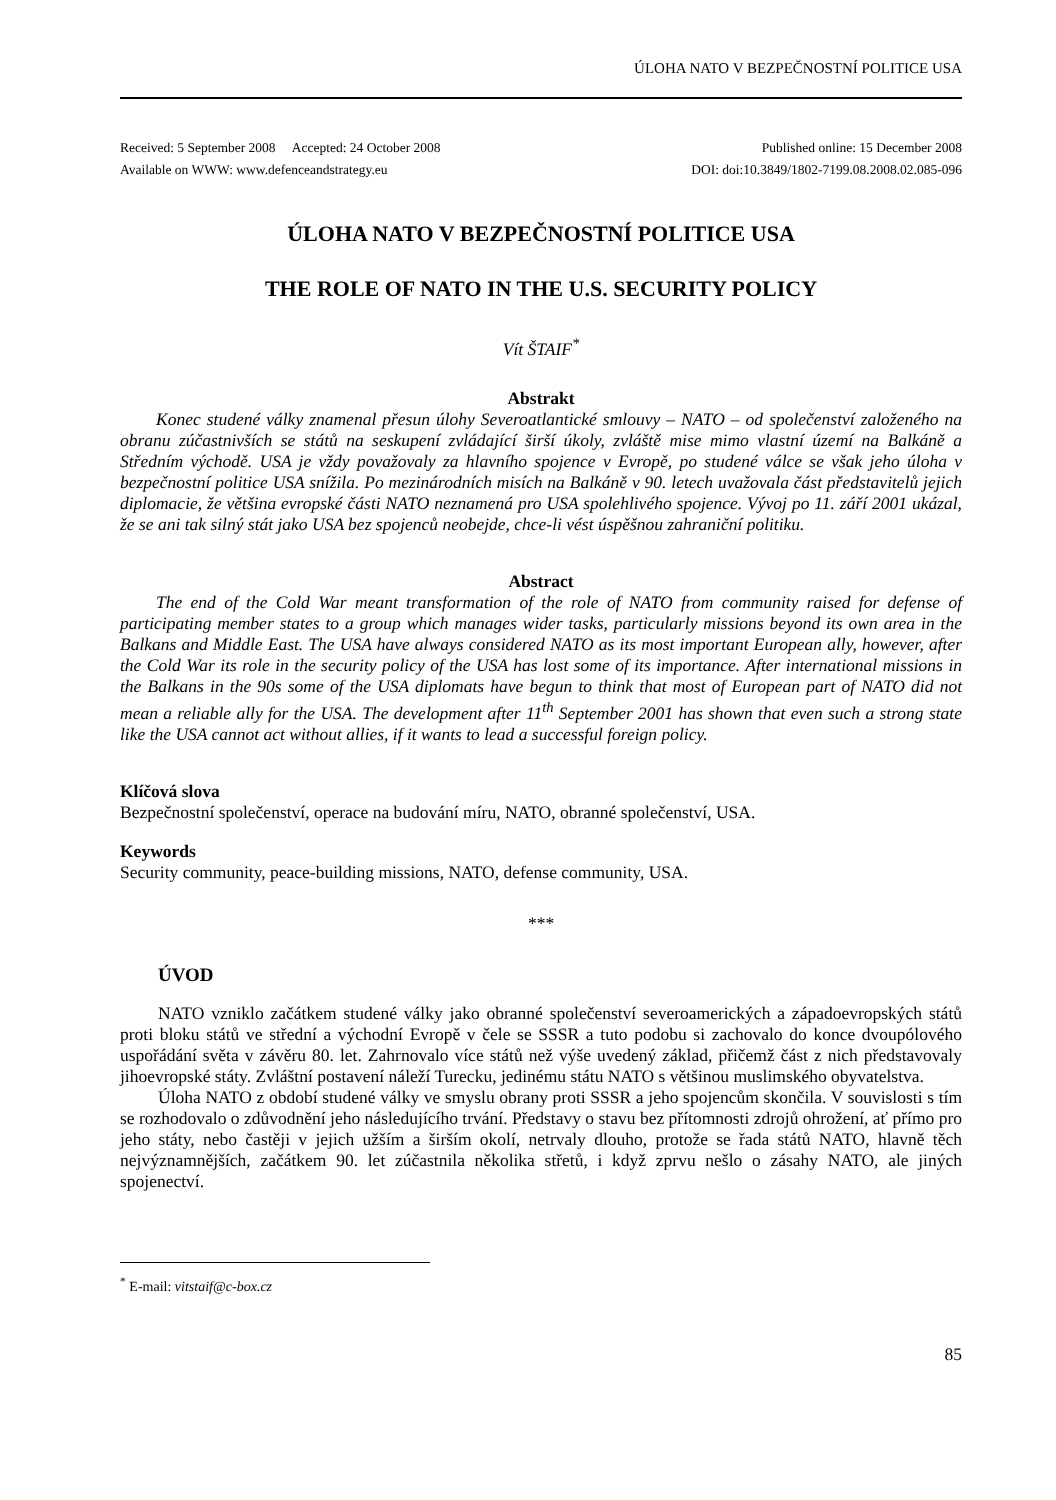ÚLOHA NATO V BEZPEČNOSTNÍ POLITICE USA
Received: 5 September 2008 Accepted: 24 October 2008 Published online: 15 December 2008
Available on WWW: www.defenceandstrategy.eu DOI: doi:10.3849/1802-7199.08.2008.02.085-096
ÚLOHA NATO V BEZPEČNOSTNÍ POLITICE USA
THE ROLE OF NATO IN THE U.S. SECURITY POLICY
Vít ŠTAIF<sup>*</sup>
Abstrakt
Konec studené války znamenal přesun úlohy Severoatlantické smlouvy – NATO – od společenství založeného na obranu zúčastnivších se států na seskupení zvládající širší úkoly, zvláště mise mimo vlastní území na Balkáně a Středním východě. USA je vždy považovaly za hlavního spojence v Evropě, po studené válce se však jeho úloha v bezpečnostní politice USA snížila. Po mezinárodních misích na Balkáně v 90. letech uvažovala část představitelů jejich diplomacie, že většina evropské části NATO neznamená pro USA spolehlivého spojence. Vývoj po 11. září 2001 ukázal, že se ani tak silný stát jako USA bez spojenců neobejde, chce-li vést úspěšnou zahraniční politiku.
Abstract
The end of the Cold War meant transformation of the role of NATO from community raised for defense of participating member states to a group which manages wider tasks, particularly missions beyond its own area in the Balkans and Middle East. The USA have always considered NATO as its most important European ally, however, after the Cold War its role in the security policy of the USA has lost some of its importance. After international missions in the Balkans in the 90s some of the USA diplomats have begun to think that most of European part of NATO did not mean a reliable ally for the USA. The development after 11<sup>th</sup> September 2001 has shown that even such a strong state like the USA cannot act without allies, if it wants to lead a successful foreign policy.
Klíčová slova
Bezpečnostní společenství, operace na budování míru, NATO, obranné společenství, USA.
Keywords
Security community, peace-building missions, NATO, defense community, USA.
***
ÚVOD
NATO vzniklo začátkem studené války jako obranné společenství severoamerických a západoevropských států proti bloku států ve střední a východní Evropě v čele se SSSR a tuto podobu si zachovalo do konce dvoupólového uspořádání světa v závěru 80. let. Zahrnovalo více států než výše uvedený základ, přičemž část z nich představovaly jihoevropské státy. Zvláštní postavení náleží Turecku, jedinému státu NATO s většinou muslimského obyvatelstva.
Úloha NATO z období studené války ve smyslu obrany proti SSSR a jeho spojencům skončila. V souvislosti s tím se rozhodovalo o zdůvodnění jeho následujícího trvání. Představy o stavu bez přítomnosti zdrojů ohrožení, ať přímo pro jeho státy, nebo častěji v jejich užším a širším okolí, netrvaly dlouho, protože se řada států NATO, hlavně těch nejvýznamnějších, začátkem 90. let zúčastnila několika střetů, i když zprvu nešlo o zásahy NATO, ale jiných spojenectví.
<sup>*</sup> E-mail: vitstaif@c-box.cz
85